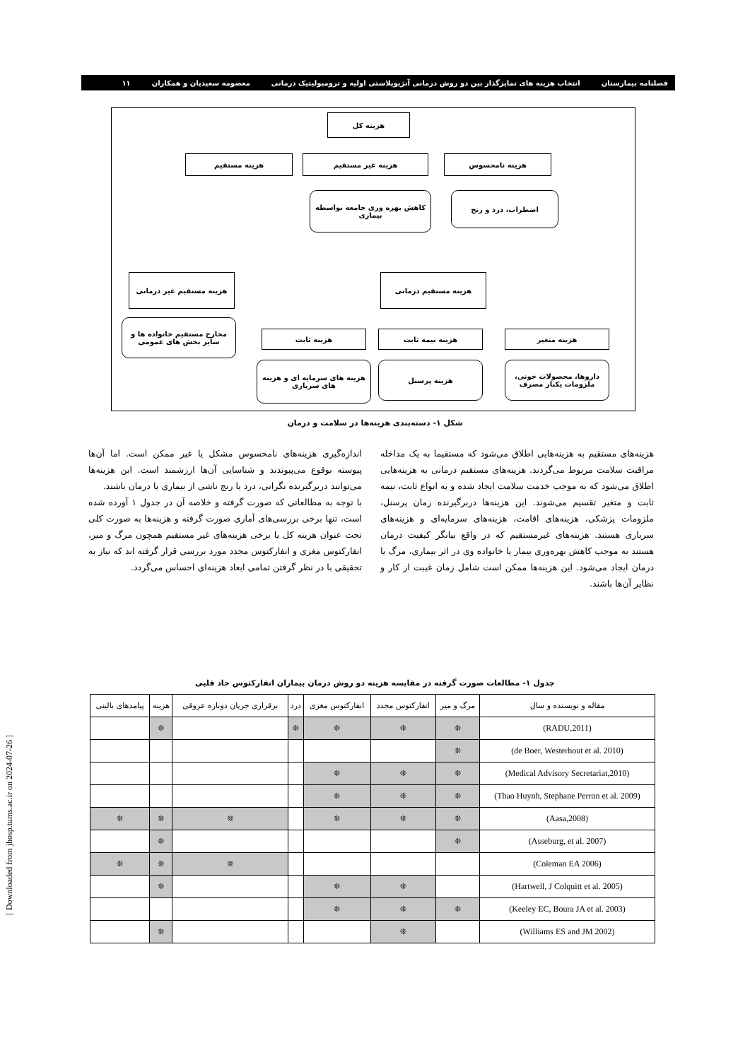فصلنامه بیمارستان انتخاب هزینه های تمایزگذار بین دو روش درمانی آنژیوپلاستی اولیه و ترومبولیتیک درمانی معصومه سعیدیان و همکاران ۱۱
هزینه کل
هزینه نامحسوس هزینه غیر مستقیم
هزینه مستقیم
اضطراب، درد و رنج
کاهش بهره وری جامعه بواسطه بیماری
هزینه مستقیم غیر درمانی هزینه مستقیم درمانی
مخارج مستقیم خانواده ها و سایر بخش های عمومی
هزینه متغیر هزینه نیمه ثابت
هزینه ثابت
داروها، محصولات خونی، ملزومات یکبار مصرف
هزینه پرسنل
هزینه های سرمایه ای و هزینه های سرباری
شکل ۱- دسته‌بندی هزینه‌ها در سلامت و درمان
هزینه‌های مستقیم به هزینه‌هایی اطلاق می‌شود که مستقیما به یک مداخله مراقبت سلامت مربوط می‌گردند. هزینه‌های مستقیم درمانی به هزینه‌هایی اطلاق می‌شود که به موجب خدمت سلامت ایجاد شده و به انواع ثابت، نیمه ثابت و متغیر تقسیم می‌شوند. این هزینه‌ها دربرگیرنده زمان پرسنل، ملزومات پزشکی، هزینه‌های اقامت، هزینه‌های سرمایه‌ای و هزینه‌های سرباری هستند. هزینه‌های غیرمستقیم که در واقع بیانگر کیفیت درمان هستند به موجب کاهش بهره‌وری بیمار یا خانواده وی در اثر بیماری، مرگ یا درمان ایجاد می‌شود. این هزینه‌ها ممکن است شامل زمان غیبت از کار و نظایر آن‌ها باشند.
اندازه‌گیری هزینه‌های نامحسوس مشکل یا غیر ممکن است. اما آن‌ها پیوسته بوقوع می‌پیوندند و شناسایی آن‌ها ارزشمند است. این هزینه‌ها می‌توانند دربرگیرنده نگرانی، درد یا رنج ناشی از بیماری یا درمان باشند.
با توجه به مطالعاتی که صورت گرفته و خلاصه آن در جدول ۱ آورده شده است، تنها برخی بررسی‌های آماری صورت گرفته و هزینه‌ها به صورت کلی تحت عنوان هزینه کل یا برخی هزینه‌های غیر مستقیم همچون مرگ و میر، انفارکتوس مغزی و انفارکتوس مجدد مورد بررسی قرار گرفته اند که نیاز به تحقیقی با در نظر گرفتن تمامی ابعاد هزینه‌ای احساس می‌گردد.
جدول ۱- مطالعات صورت گرفته در مقایسه هزینه دو روش درمان بیماران انفارکتوس حاد قلبی
| مقاله و نویسنده و سال | مرگ و میر | انفارکتوس مجدد | انفارکتوس مغزی | درد | برقراری جریان دوباره عروقی | هزینه | پیامدهای بالینی |
| --- | --- | --- | --- | --- | --- | --- | --- |
| (RADU,2011) | ❊ | ❊ | ❊ | ❊ | | ❊ | |
| (de Boer, Westerhout et al. 2010) | ❊ | | | | | | |
| (Medical Advisory Secretariat,2010) | ❊ | ❊ | ❊ | | | | |
| (Thao Huynh, Stephane Perron et al. 2009) | ❊ | ❊ | ❊ | | | | |
| (Aasa,2008) | ❊ | ❊ | ❊ | | ❊ | ❊ | ❊ |
| (Asseburg, et al. 2007) | ❊ | | | | | ❊ | |
| (Coleman EA 2006) | | | | | ❊ | ❊ | ❊ |
| (Hartwell, J Colquitt et al. 2005) | | ❊ | ❊ | | | ❊ | |
| (Keeley EC, Boura JA et al. 2003) | ❊ | ❊ | ❊ | | | | |
| (Williams ES and JM 2002) | | ❊ | | | | ❊ | |
[ Downloaded from jhosp.tums.ac.ir on 2024-07-26 ]